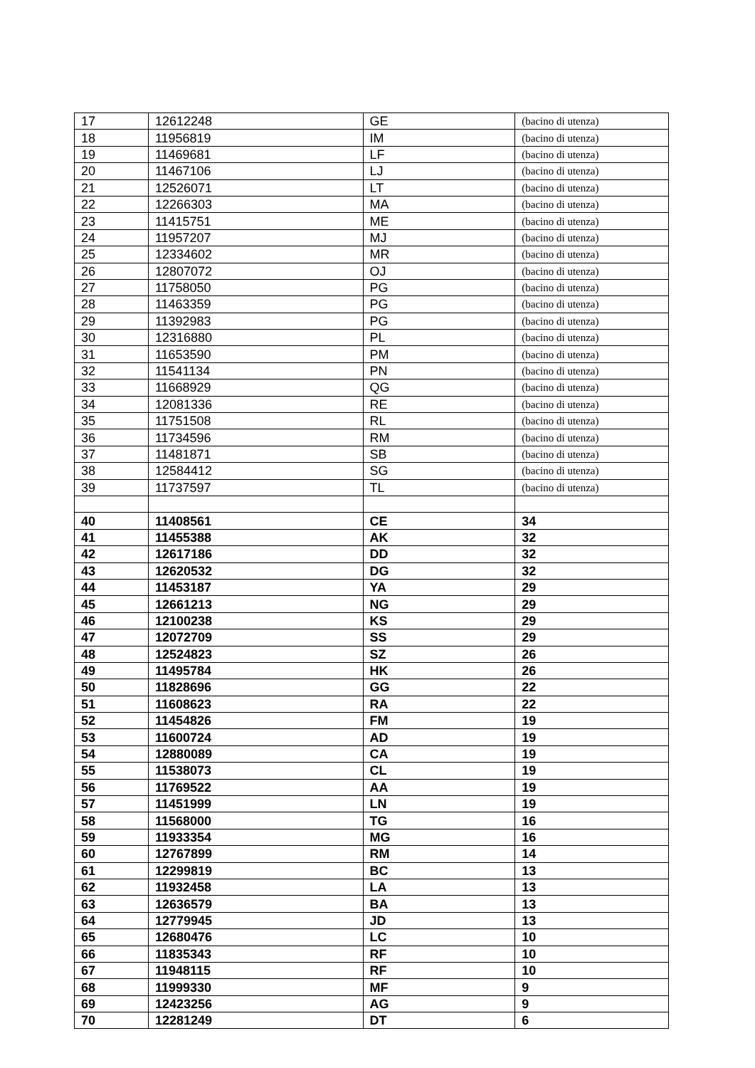| 17 | 12612248 | GE | (bacino di utenza) |
| 18 | 11956819 | IM | (bacino di utenza) |
| 19 | 11469681 | LF | (bacino di utenza) |
| 20 | 11467106 | LJ | (bacino di utenza) |
| 21 | 12526071 | LT | (bacino di utenza) |
| 22 | 12266303 | MA | (bacino di utenza) |
| 23 | 11415751 | ME | (bacino di utenza) |
| 24 | 11957207 | MJ | (bacino di utenza) |
| 25 | 12334602 | MR | (bacino di utenza) |
| 26 | 12807072 | OJ | (bacino di utenza) |
| 27 | 11758050 | PG | (bacino di utenza) |
| 28 | 11463359 | PG | (bacino di utenza) |
| 29 | 11392983 | PG | (bacino di utenza) |
| 30 | 12316880 | PL | (bacino di utenza) |
| 31 | 11653590 | PM | (bacino di utenza) |
| 32 | 11541134 | PN | (bacino di utenza) |
| 33 | 11668929 | QG | (bacino di utenza) |
| 34 | 12081336 | RE | (bacino di utenza) |
| 35 | 11751508 | RL | (bacino di utenza) |
| 36 | 11734596 | RM | (bacino di utenza) |
| 37 | 11481871 | SB | (bacino di utenza) |
| 38 | 12584412 | SG | (bacino di utenza) |
| 39 | 11737597 | TL | (bacino di utenza) |
| 40 | 11408561 | CE | 34 |
| 41 | 11455388 | AK | 32 |
| 42 | 12617186 | DD | 32 |
| 43 | 12620532 | DG | 32 |
| 44 | 11453187 | YA | 29 |
| 45 | 12661213 | NG | 29 |
| 46 | 12100238 | KS | 29 |
| 47 | 12072709 | SS | 29 |
| 48 | 12524823 | SZ | 26 |
| 49 | 11495784 | HK | 26 |
| 50 | 11828696 | GG | 22 |
| 51 | 11608623 | RA | 22 |
| 52 | 11454826 | FM | 19 |
| 53 | 11600724 | AD | 19 |
| 54 | 12880089 | CA | 19 |
| 55 | 11538073 | CL | 19 |
| 56 | 11769522 | AA | 19 |
| 57 | 11451999 | LN | 19 |
| 58 | 11568000 | TG | 16 |
| 59 | 11933354 | MG | 16 |
| 60 | 12767899 | RM | 14 |
| 61 | 12299819 | BC | 13 |
| 62 | 11932458 | LA | 13 |
| 63 | 12636579 | BA | 13 |
| 64 | 12779945 | JD | 13 |
| 65 | 12680476 | LC | 10 |
| 66 | 11835343 | RF | 10 |
| 67 | 11948115 | RF | 10 |
| 68 | 11999330 | MF | 9 |
| 69 | 12423256 | AG | 9 |
| 70 | 12281249 | DT | 6 |